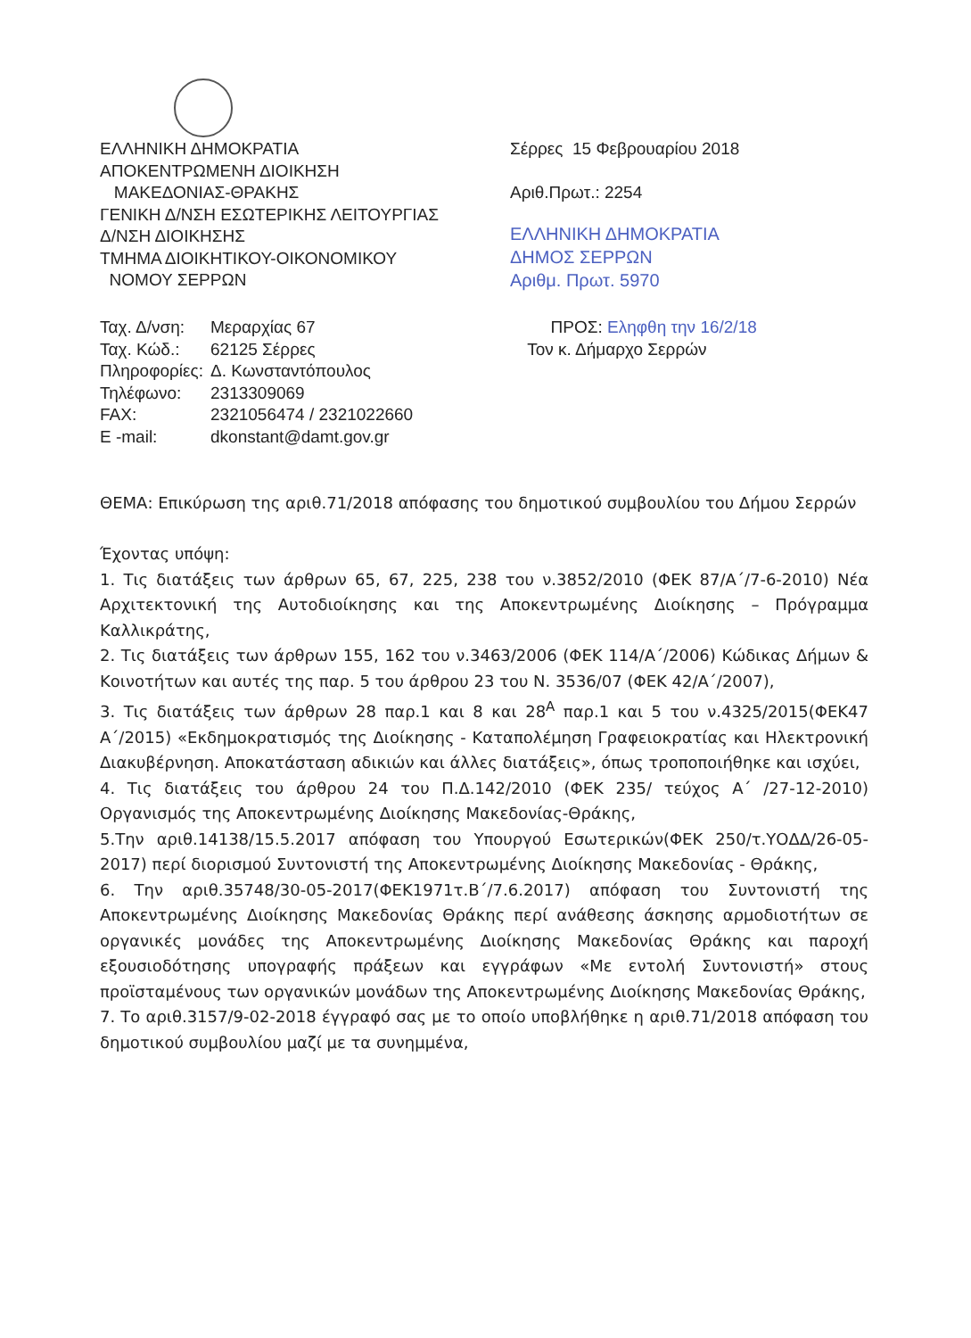ΕΛΛΗΝΙΚΗ ΔΗΜΟΚΡΑΤΙΑ
ΑΠΟΚΕΝΤΡΩΜΕΝΗ ΔΙΟΙΚΗΣΗ
ΜΑΚΕΔΟΝΙΑΣ-ΘΡΑΚΗΣ
ΓΕΝΙΚΗ Δ/ΝΣΗ ΕΣΩΤΕΡΙΚΗΣ ΛΕΙΤΟΥΡΓΙΑΣ
Δ/ΝΣΗ ΔΙΟΙΚΗΣΗΣ
ΤΜΗΜΑ ΔΙΟΙΚΗΤΙΚΟΥ-ΟΙΚΟΝΟΜΙΚΟΥ
ΝΟΜΟΥ ΣΕΡΡΩΝ
Σέρρες 15 Φεβρουαρίου 2018
Αριθ.Πρωτ.: 2254
ΕΛΛΗΝΙΚΗ ΔΗΜΟΚΡΑΤΙΑ
ΔΗΜΟΣ ΣΕΡΡΩΝ
Αριθμ. Πρωτ. 5970
| Ταχ. Δ/νση: | Μεραρχίας 67 |
| Ταχ. Κώδ.: | 62125 Σέρρες |
| Πληροφορίες: | Δ. Κωνσταντόπουλος |
| Τηλέφωνο: | 2313309069 |
| FAX: | 2321056474 / 2321022660 |
| E -mail: | dkonstant@damt.gov.gr |
ΠΡΟΣ: Εληφθη την 16/2/18
Τον κ. Δήμαρχο Σερρών
ΘΕΜΑ: Επικύρωση της αριθ.71/2018 απόφασης του δημοτικού συμβουλίου του Δήμου Σερρών
Έχοντας υπόψη:
1. Τις διατάξεις των άρθρων 65, 67, 225, 238 του ν.3852/2010 (ΦΕΚ 87/Α΄/7-6-2010) Νέα Αρχιτεκτονική της Αυτοδιοίκησης και της Αποκεντρωμένης Διοίκησης – Πρόγραμμα Καλλικράτης,
2. Τις διατάξεις των άρθρων 155, 162 του ν.3463/2006 (ΦΕΚ 114/Α΄/2006) Κώδικας Δήμων & Κοινοτήτων και αυτές της παρ. 5 του άρθρου 23 του Ν. 3536/07 (ΦΕΚ 42/Α΄/2007),
3. Τις διατάξεις των άρθρων 28 παρ.1 και 8 και 28<sup>Α</sup> παρ.1 και 5 του ν.4325/2015(ΦΕΚ47 Α΄/2015) «Εκδημοκρατισμός της Διοίκησης - Καταπολέμηση Γραφειοκρατίας και Ηλεκτρονική Διακυβέρνηση. Αποκατάσταση αδικιών και άλλες διατάξεις», όπως τροποποιήθηκε και ισχύει,
4. Τις διατάξεις του άρθρου 24 του Π.Δ.142/2010 (ΦΕΚ 235/ τεύχος Α΄ /27-12-2010) Οργανισμός της Αποκεντρωμένης Διοίκησης Μακεδονίας-Θράκης,
5.Την αριθ.14138/15.5.2017 απόφαση του Υπουργού Εσωτερικών(ΦΕΚ 250/τ.ΥΟΔΔ/26-05-2017) περί διορισμού Συντονιστή της Αποκεντρωμένης Διοίκησης Μακεδονίας - Θράκης,
6. Την αριθ.35748/30-05-2017(ΦΕΚ1971τ.Β΄/7.6.2017) απόφαση του Συντονιστή της Αποκεντρωμένης Διοίκησης Μακεδονίας Θράκης περί ανάθεσης άσκησης αρμοδιοτήτων σε οργανικές μονάδες της Αποκεντρωμένης Διοίκησης Μακεδονίας Θράκης και παροχή εξουσιοδότησης υπογραφής πράξεων και εγγράφων «Με εντολή Συντονιστή» στους προϊσταμένους των οργανικών μονάδων της Αποκεντρωμένης Διοίκησης Μακεδονίας Θράκης,
7. Το αριθ.3157/9-02-2018 έγγραφό σας με το οποίο υποβλήθηκε η αριθ.71/2018 απόφαση του δημοτικού συμβουλίου μαζί με τα συνημμένα,